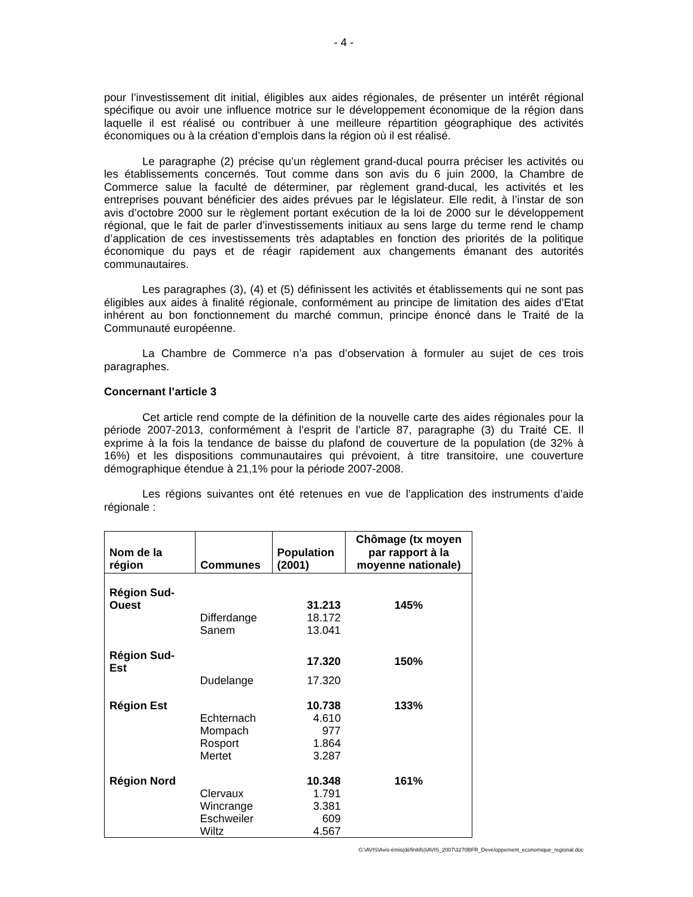- 4 -
pour l’investissement dit initial, éligibles aux aides régionales, de présenter un intérêt régional spécifique ou avoir une influence motrice sur le développement économique de la région dans laquelle il est réalisé ou contribuer à une meilleure répartition géographique des activités économiques ou à la création d’emplois dans la région où il est réalisé.
Le paragraphe (2) précise qu’un règlement grand-ducal pourra préciser les activités ou les établissements concernés. Tout comme dans son avis du 6 juin 2000, la Chambre de Commerce salue la faculté de déterminer, par règlement grand-ducal, les activités et les entreprises pouvant bénéficier des aides prévues par le législateur. Elle redit, à l’instar de son avis d’octobre 2000 sur le règlement portant exécution de la loi de 2000 sur le développement régional, que le fait de parler d’investissements initiaux au sens large du terme rend le champ d’application de ces investissements très adaptables en fonction des priorités de la politique économique du pays et de réagir rapidement aux changements émanant des autorités communautaires.
Les paragraphes (3), (4) et (5) définissent les activités et établissements qui ne sont pas éligibles aux aides à finalité régionale, conformément au principe de limitation des aides d’Etat inhérent au bon fonctionnement du marché commun, principe énoncé dans le Traité de la Communauté européenne.
La Chambre de Commerce n’a pas d’observation à formuler au sujet de ces trois paragraphes.
Concernant l’article 3
Cet article rend compte de la définition de la nouvelle carte des aides régionales pour la période 2007-2013, conformément à l’esprit de l’article 87, paragraphe (3) du Traité CE. Il exprime à la fois la tendance de baisse du plafond de couverture de la population (de 32% à 16%) et les dispositions communautaires qui prévoient, à titre transitoire, une couverture démographique étendue à 21,1% pour la période 2007-2008.
Les régions suivantes ont été retenues en vue de l’application des instruments d’aide régionale :
| Nom de la région | Communes | Population (2001) | Chômage (tx moyen par rapport à la moyenne nationale) |
| --- | --- | --- | --- |
| Région Sud- Ouest | | 31.213 | 145% |
| | Differdange | 18.172 | |
| | Sanem | 13.041 | |
| Région Sud-Est | | 17.320 | 150% |
| | Dudelange | 17.320 | |
| Région Est | | 10.738 | 133% |
| | Echternach | 4.610 | |
| | Mompach | 977 | |
| | Rosport | 1.864 | |
| | Mertet | 3.287 | |
| Région Nord | | 10.348 | 161% |
| | Clervaux | 1.791 | |
| | Wincrange | 3.381 | |
| | Eschweiler | 609 | |
| | Wiltz | 4.567 | |
G:\AVIS\Avis-émis(définitifs)\AVIS_2007\3270BFR_Developpement_economique_regional.doc